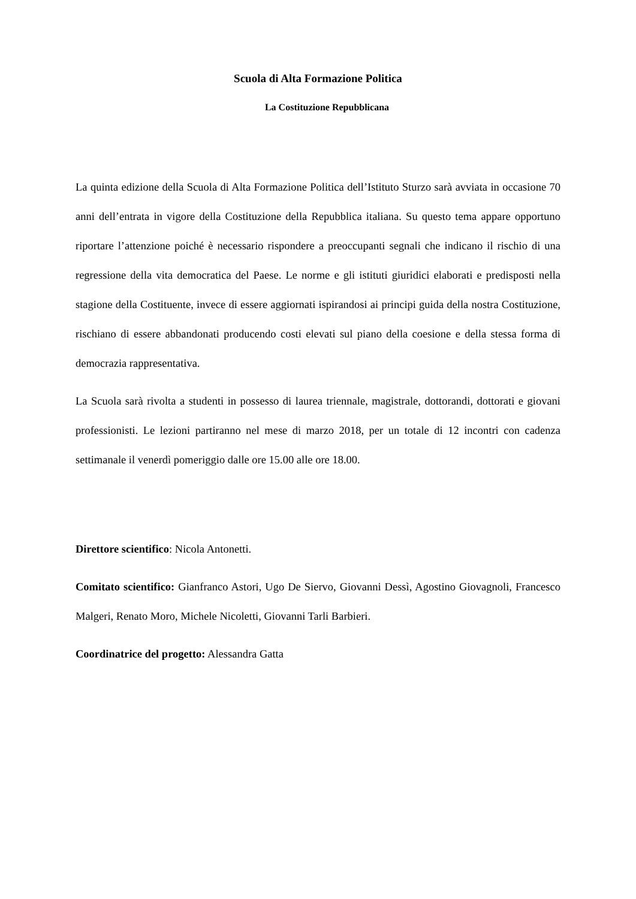Scuola di Alta Formazione Politica
La Costituzione Repubblicana
La quinta edizione della Scuola di Alta Formazione Politica dell’Istituto Sturzo sarà avviata in occasione 70 anni dell’entrata in vigore della Costituzione della Repubblica italiana. Su questo tema appare opportuno riportare l’attenzione poiché è necessario rispondere a preoccupanti segnali che indicano il rischio di una regressione della vita democratica del Paese. Le norme e gli istituti giuridici elaborati e predisposti nella stagione della Costituente, invece di essere aggiornati ispirandosi ai principi guida della nostra Costituzione, rischiano di essere abbandonati producendo costi elevati sul piano della coesione e della stessa forma di democrazia rappresentativa.
La Scuola sarà rivolta a studenti in possesso di laurea triennale, magistrale, dottorandi, dottorati e giovani professionisti. Le lezioni partiranno nel mese di marzo 2018, per un totale di 12 incontri con cadenza settimanale il venerdì pomeriggio dalle ore 15.00 alle ore 18.00.
Direttore scientifico: Nicola Antonetti.
Comitato scientifico: Gianfranco Astori, Ugo De Siervo, Giovanni Dessì, Agostino Giovagnoli, Francesco Malgeri, Renato Moro, Michele Nicoletti, Giovanni Tarli Barbieri.
Coordinatrice del progetto: Alessandra Gatta